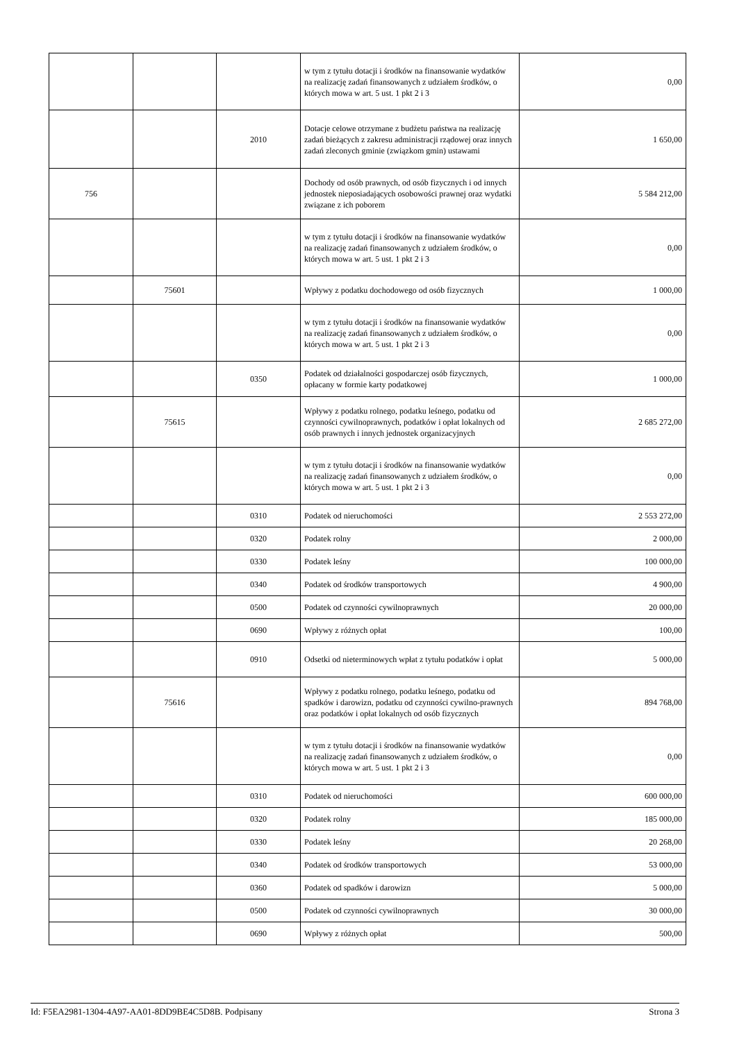| | | | w tym z tytułu dotacji i środków na finansowanie wydatków na realizację zadań finansowanych z udziałem środków, o których mowa w art. 5 ust. 1 pkt 2 i 3 | 0,00 |
| | | 2010 | Dotacje celowe otrzymane z budżetu państwa na realizację zadań bieżących z zakresu administracji rządowej oraz innych zadań zleconych gminie (związkom gmin) ustawami | 1 650,00 |
| 756 | | | Dochody od osób prawnych, od osób fizycznych i od innych jednostek nieposiadających osobowości prawnej oraz wydatki związane z ich poborem | 5 584 212,00 |
| | | | w tym z tytułu dotacji i środków na finansowanie wydatków na realizację zadań finansowanych z udziałem środków, o których mowa w art. 5 ust. 1 pkt 2 i 3 | 0,00 |
| | 75601 | | Wpływy z podatku dochodowego od osób fizycznych | 1 000,00 |
| | | | w tym z tytułu dotacji i środków na finansowanie wydatków na realizację zadań finansowanych z udziałem środków, o których mowa w art. 5 ust. 1 pkt 2 i 3 | 0,00 |
| | | 0350 | Podatek od działalności gospodarczej osób fizycznych, opłacany w formie karty podatkowej | 1 000,00 |
| | 75615 | | Wpływy z podatku rolnego, podatku leśnego, podatku od czynności cywilnoprawnych, podatków i opłat lokalnych od osób prawnych i innych jednostek organizacyjnych | 2 685 272,00 |
| | | | w tym z tytułu dotacji i środków na finansowanie wydatków na realizację zadań finansowanych z udziałem środków, o których mowa w art. 5 ust. 1 pkt 2 i 3 | 0,00 |
| | | 0310 | Podatek od nieruchomości | 2 553 272,00 |
| | | 0320 | Podatek rolny | 2 000,00 |
| | | 0330 | Podatek leśny | 100 000,00 |
| | | 0340 | Podatek od środków transportowych | 4 900,00 |
| | | 0500 | Podatek od czynności cywilnoprawnych | 20 000,00 |
| | | 0690 | Wpływy z różnych opłat | 100,00 |
| | | 0910 | Odsetki od nieterminowych wpłat z tytułu podatków i opłat | 5 000,00 |
| | 75616 | | Wpływy z podatku rolnego, podatku leśnego, podatku od spadków i darowizn, podatku od czynności cywilno-prawnych oraz podatków i opłat lokalnych od osób fizycznych | 894 768,00 |
| | | | w tym z tytułu dotacji i środków na finansowanie wydatków na realizację zadań finansowanych z udziałem środków, o których mowa w art. 5 ust. 1 pkt 2 i 3 | 0,00 |
| | | 0310 | Podatek od nieruchomości | 600 000,00 |
| | | 0320 | Podatek rolny | 185 000,00 |
| | | 0330 | Podatek leśny | 20 268,00 |
| | | 0340 | Podatek od środków transportowych | 53 000,00 |
| | | 0360 | Podatek od spadków i darowizn | 5 000,00 |
| | | 0500 | Podatek od czynności cywilnoprawnych | 30 000,00 |
| | | 0690 | Wpływy z różnych opłat | 500,00 |
Id: F5EA2981-1304-4A97-AA01-8DD9BE4C5D8B. Podpisany Strona 3